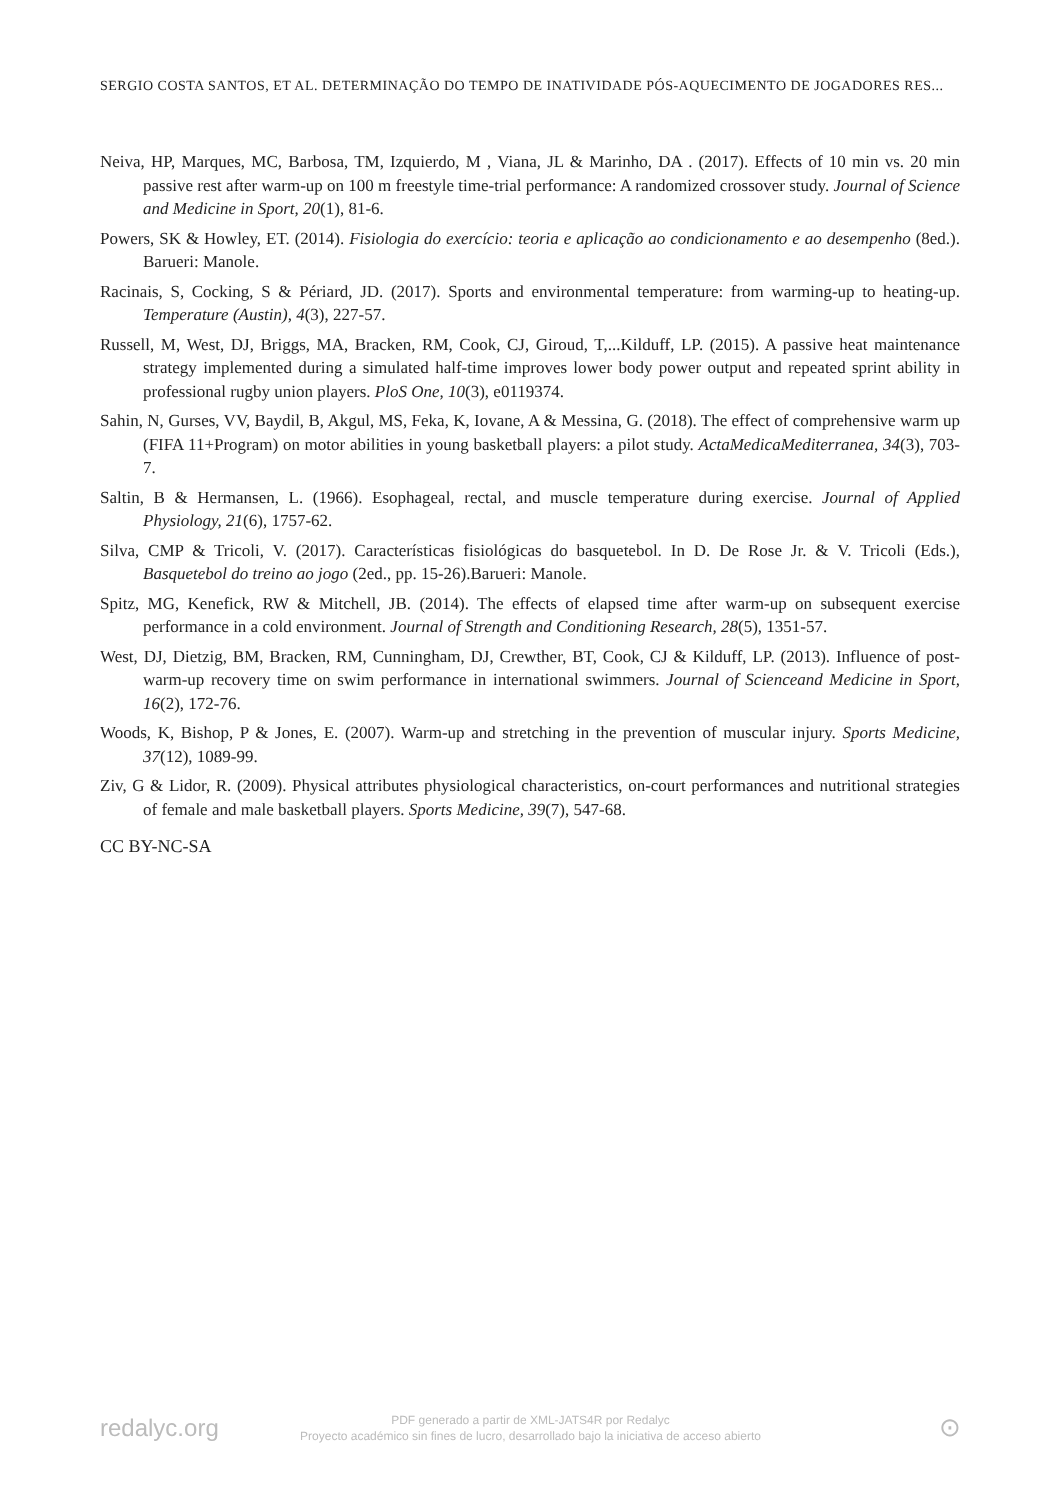SERGIO COSTA SANTOS, ET AL. DETERMINAÇÃO DO TEMPO DE INATIVIDADE PÓS-AQUECIMENTO DE JOGADORES RES...
Neiva, HP, Marques, MC, Barbosa, TM, Izquierdo, M , Viana, JL & Marinho, DA . (2017). Effects of 10 min vs. 20 min passive rest after warm-up on 100 m freestyle time-trial performance: A randomized crossover study. Journal of Science and Medicine in Sport, 20(1), 81-6.
Powers, SK & Howley, ET. (2014). Fisiologia do exercício: teoria e aplicação ao condicionamento e ao desempenho (8ed.). Barueri: Manole.
Racinais, S, Cocking, S & Périard, JD. (2017). Sports and environmental temperature: from warming-up to heating-up. Temperature (Austin), 4(3), 227-57.
Russell, M, West, DJ, Briggs, MA, Bracken, RM, Cook, CJ, Giroud, T,...Kilduff, LP. (2015). A passive heat maintenance strategy implemented during a simulated half-time improves lower body power output and repeated sprint ability in professional rugby union players. PloS One, 10(3), e0119374.
Sahin, N, Gurses, VV, Baydil, B, Akgul, MS, Feka, K, Iovane, A & Messina, G. (2018). The effect of comprehensive warm up (FIFA 11+Program) on motor abilities in young basketball players: a pilot study. ActaMedicaMediterranea, 34(3), 703-7.
Saltin, B & Hermansen, L. (1966). Esophageal, rectal, and muscle temperature during exercise. Journal of Applied Physiology, 21(6), 1757-62.
Silva, CMP & Tricoli, V. (2017). Características fisiológicas do basquetebol. In D. De Rose Jr. & V. Tricoli (Eds.), Basquetebol do treino ao jogo (2ed., pp. 15-26).Barueri: Manole.
Spitz, MG, Kenefick, RW & Mitchell, JB. (2014). The effects of elapsed time after warm-up on subsequent exercise performance in a cold environment. Journal of Strength and Conditioning Research, 28(5), 1351-57.
West, DJ, Dietzig, BM, Bracken, RM, Cunningham, DJ, Crewther, BT, Cook, CJ & Kilduff, LP. (2013). Influence of post-warm-up recovery time on swim performance in international swimmers. Journal of Scienceand Medicine in Sport, 16(2), 172-76.
Woods, K, Bishop, P & Jones, E. (2007). Warm-up and stretching in the prevention of muscular injury. Sports Medicine, 37(12), 1089-99.
Ziv, G & Lidor, R. (2009). Physical attributes physiological characteristics, on-court performances and nutritional strategies of female and male basketball players. Sports Medicine, 39(7), 547-68.
CC BY-NC-SA
redalyc.org
PDF generado a partir de XML-JATS4R por Redalyc
Proyecto académico sin fines de lucro, desarrollado bajo la iniciativa de acceso abierto
⊙